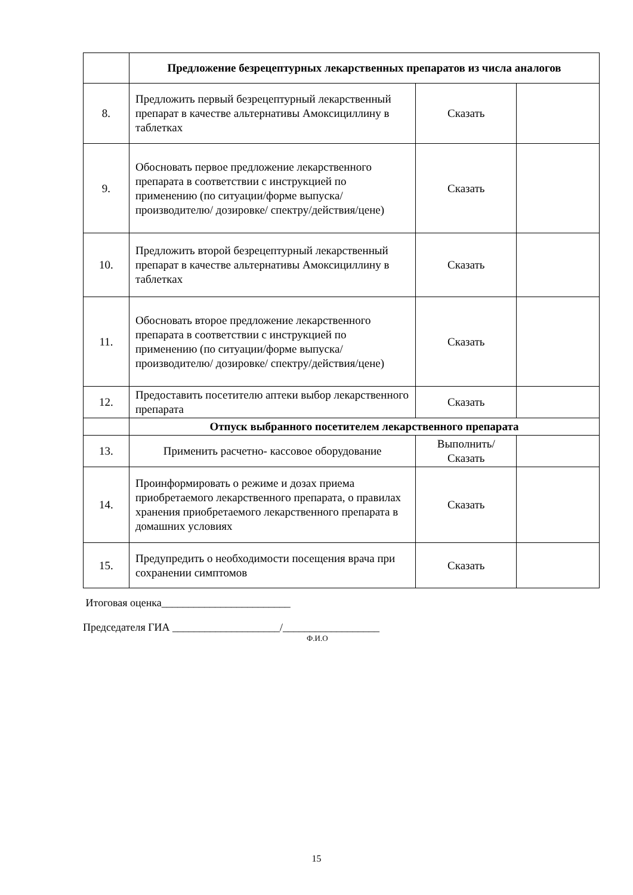| | Предложение безрецептурных лекарственных препаратов из числа аналогов | | |
| 8. | Предложить первый безрецептурный лекарственный препарат в качестве альтернативы Амоксициллину в таблетках | Сказать | |
| 9. | Обосновать первое предложение лекарственного препарата в соответствии с инструкцией по применению (по ситуации/форме выпуска/ производителю/ дозировке/ спектру/действия/цене) | Сказать | |
| 10. | Предложить второй безрецептурный лекарственный препарат в качестве альтернативы Амоксициллину в таблетках | Сказать | |
| 11. | Обосновать второе предложение лекарственного препарата в соответствии с инструкцией по применению (по ситуации/форме выпуска/ производителю/ дозировке/ спектру/действия/цене) | Сказать | |
| 12. | Предоставить посетителю аптеки выбор лекарственного препарата | Сказать | |
| | Отпуск выбранного посетителем лекарственного препарата | | |
| 13. | Применить расчетно- кассовое оборудование | Выполнить/ Сказать | |
| 14. | Проинформировать о режиме и дозах приема приобретаемого лекарственного препарата, о правилах хранения приобретаемого лекарственного препарата в домашних условиях | Сказать | |
| 15. | Предупредить о необходимости посещения врача при сохранении симптомов | Сказать | |
Итоговая оценка________________________
Председателя ГИА ____________________/__________________
Ф.И.О
15